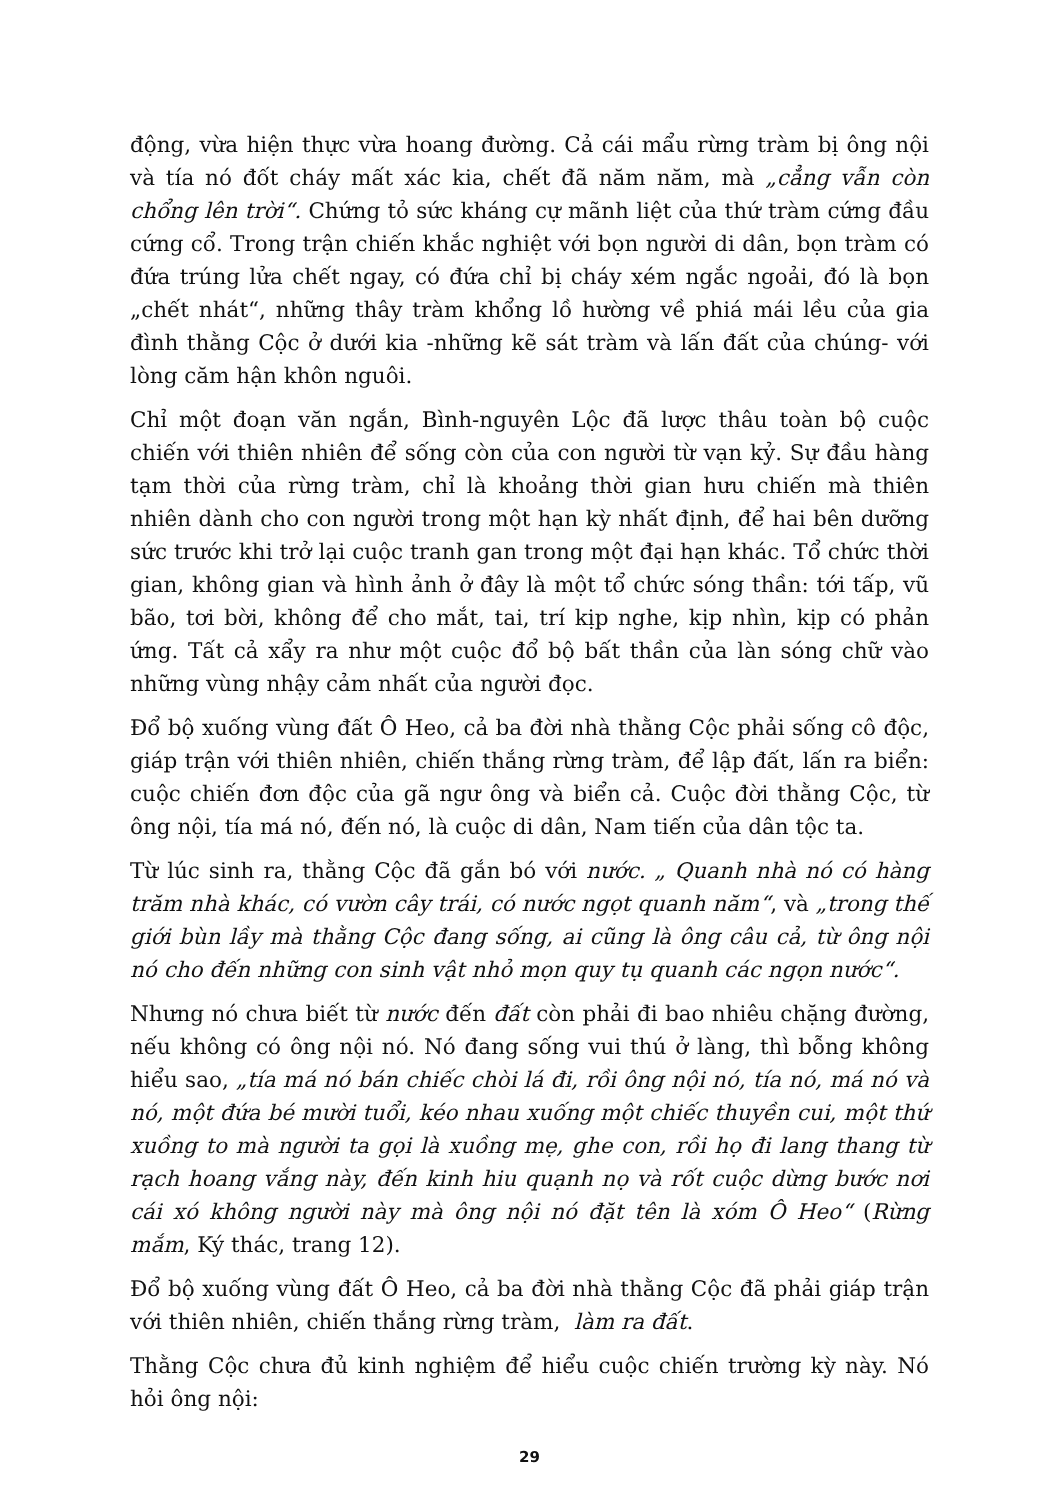động, vừa hiện thực vừa hoang đường. Cả cái mẩu rừng tràm bị ông nội và tía nó đốt cháy mất xác kia, chết đã năm năm, mà „cẳng vẫn còn chổng lên trời“. Chứng tỏ sức kháng cự mãnh liệt của thứ tràm cứng đầu cứng cổ. Trong trận chiến khắc nghiệt với bọn người di dân, bọn tràm có đứa trúng lửa chết ngay, có đứa chỉ bị cháy xém ngắc ngoải, đó là bọn „chết nhát“, những thây tràm khổng lồ hường về phiá mái lều của gia đình thằng Cộc ở dưới kia -những kẽ sát tràm và lấn đất của chúng- với lòng căm hận khôn nguôi.
Chỉ một đoạn văn ngắn, Bình-nguyên Lộc đã lược thâu toàn bộ cuộc chiến với thiên nhiên để sống còn của con người từ vạn kỷ. Sự đầu hàng tạm thời của rừng tràm, chỉ là khoảng thời gian hưu chiến mà thiên nhiên dành cho con người trong một hạn kỳ nhất định, để hai bên dưỡng sức trước khi trở lại cuộc tranh gan trong một đại hạn khác. Tổ chức thời gian, không gian và hình ảnh ở đây là một tổ chức sóng thần: tới tấp, vũ bão, tơi bời, không để cho mắt, tai, trí kịp nghe, kịp nhìn, kịp có phản ứng. Tất cả xẩy ra như một cuộc đổ bộ bất thần của làn sóng chữ vào những vùng nhậy cảm nhất của người đọc.
Đổ bộ xuống vùng đất Ô Heo, cả ba đời nhà thằng Cộc phải sống cô độc, giáp trận với thiên nhiên, chiến thắng rừng tràm, để lập đất, lấn ra biển: cuộc chiến đơn độc của gã ngư ông và biển cả. Cuộc đời thằng Cộc, từ ông nội, tía má nó, đến nó, là cuộc di dân, Nam tiến của dân tộc ta.
Từ lúc sinh ra, thằng Cộc đã gắn bó với nước. „ Quanh nhà nó có hàng trăm nhà khác, có vườn cây trái, có nước ngọt quanh năm“, và „trong thế giới bùn lầy mà thằng Cộc đang sống, ai cũng là ông câu cả, từ ông nội nó cho đến những con sinh vật nhỏ mọn quy tụ quanh các ngọn nước“.
Nhưng nó chưa biết từ nước đến đất còn phải đi bao nhiêu chặng đường, nếu không có ông nội nó. Nó đang sống vui thú ở làng, thì bỗng không hiểu sao, „tía má nó bán chiếc chòi lá đi, rồi ông nội nó, tía nó, má nó và nó, một đứa bé mười tuổi, kéo nhau xuống một chiếc thuyền cui, một thứ xuồng to mà người ta gọi là xuồng mẹ, ghe con, rồi họ đi lang thang từ rạch hoang vắng này, đến kinh hiu quạnh nọ và rốt cuộc dừng bước nơi cái xó không người này mà ông nội nó đặt tên là xóm Ô Heo“ (Rừng mắm, Ký thác, trang 12).
Đổ bộ xuống vùng đất Ô Heo, cả ba đời nhà thằng Cộc đã phải giáp trận với thiên nhiên, chiến thắng rừng tràm, làm ra đất.
Thằng Cộc chưa đủ kinh nghiệm để hiểu cuộc chiến trường kỳ này. Nó hỏi ông nội:
29